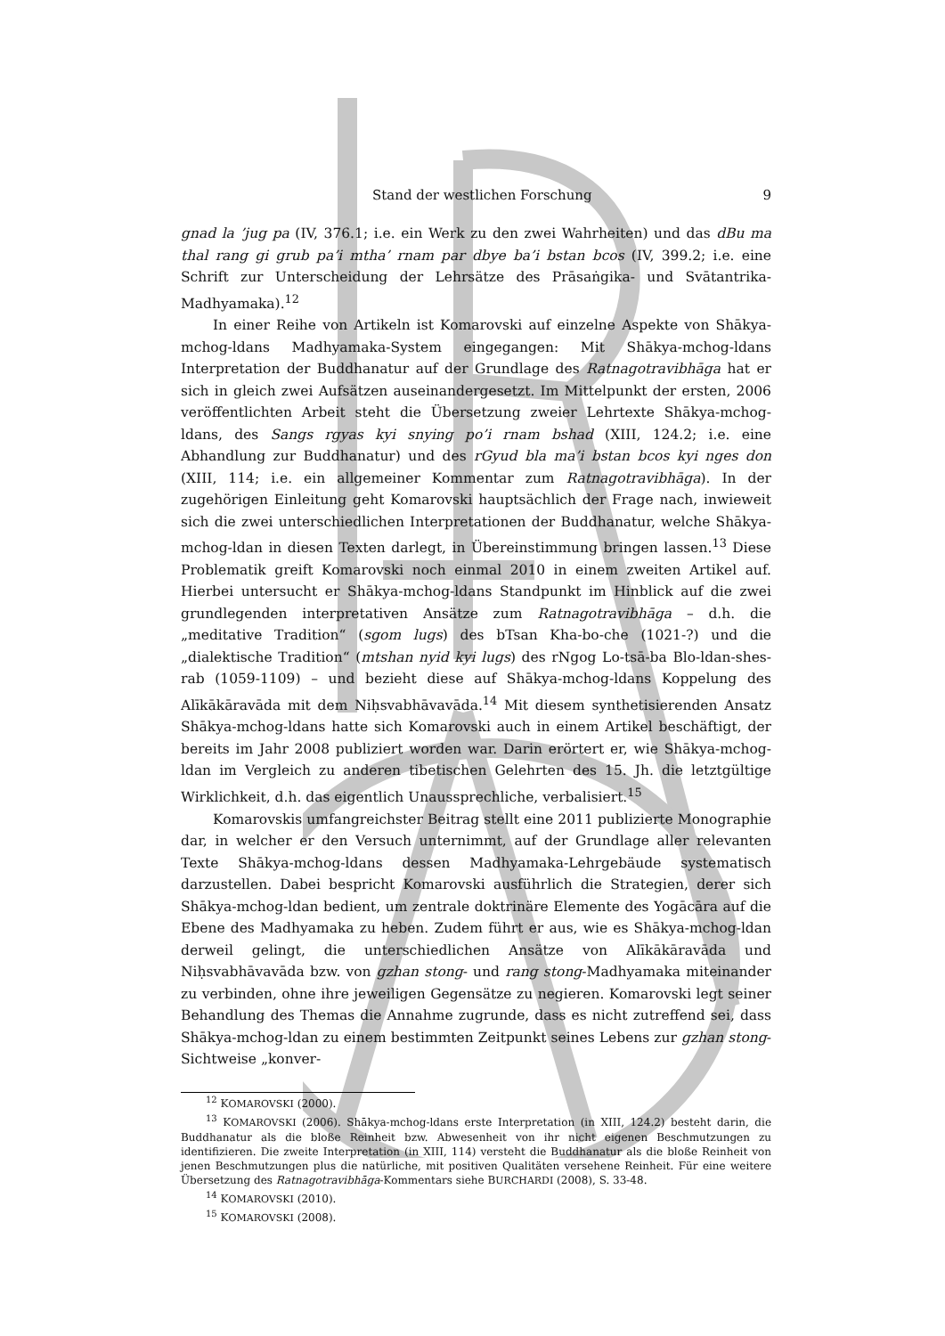Stand der westlichen Forschung 9
gnad la ’jug pa (IV, 376.1; i.e. ein Werk zu den zwei Wahrheiten) und das dBu ma thal rang gi grub pa’i mtha’ rnam par dbye ba’i bstan bcos (IV, 399.2; i.e. eine Schrift zur Unterscheidung der Lehrsätze des Prāsaṅgika- und Svātantrika-Madhyamaka).<sup>12</sup>
In einer Reihe von Artikeln ist Komarovski auf einzelne Aspekte von Shākya-mchog-ldans Madhyamaka-System eingegangen: Mit Shākya-mchog-ldans Interpretation der Buddhanatur auf der Grundlage des Ratnagotravibhāga hat er sich in gleich zwei Aufsätzen auseinandergesetzt. Im Mittelpunkt der ersten, 2006 veröffentlichten Arbeit steht die Übersetzung zweier Lehrtexte Shākya-mchog-ldans, des Sangs rgyas kyi snying po’i rnam bshad (XIII, 124.2; i.e. eine Abhandlung zur Buddhanatur) und des rGyud bla ma’i bstan bcos kyi nges don (XIII, 114; i.e. ein allgemeiner Kommentar zum Ratnagotravibhāga). In der zugehörigen Einleitung geht Komarovski hauptsächlich der Frage nach, inwieweit sich die zwei unterschiedlichen Interpretationen der Buddhanatur, welche Shākya-mchog-ldan in diesen Texten darlegt, in Übereinstimmung bringen lassen.<sup>13</sup> Diese Problematik greift Komarovski noch einmal 2010 in einem zweiten Artikel auf. Hierbei untersucht er Shākya-mchog-ldans Standpunkt im Hinblick auf die zwei grundlegenden interpretativen Ansätze zum Ratnagotravibhāga – d.h. die „meditative Tradition“ (sgom lugs) des bTsan Kha-bo-che (1021-?) und die „dialektische Tradition“ (mtshan nyid kyi lugs) des rNgog Lo-tsā-ba Blo-ldan-shes-rab (1059-1109) – und bezieht diese auf Shākya-mchog-ldans Koppelung des Alīkākāravāda mit dem Niḥsvabhāvavāda.<sup>14</sup> Mit diesem synthetisierenden Ansatz Shākya-mchog-ldans hatte sich Komarovski auch in einem Artikel beschäftigt, der bereits im Jahr 2008 publiziert worden war. Darin erörtert er, wie Shākya-mchog-ldan im Vergleich zu anderen tibetischen Gelehrten des 15. Jh. die letztgültige Wirklichkeit, d.h. das eigentlich Unaussprechliche, verbalisiert.<sup>15</sup>
Komarovskis umfangreichster Beitrag stellt eine 2011 publizierte Monographie dar, in welcher er den Versuch unternimmt, auf der Grundlage aller relevanten Texte Shākya-mchog-ldans dessen Madhyamaka-Lehrgebäude systematisch darzustellen. Dabei bespricht Komarovski ausführlich die Strategien, derer sich Shākya-mchog-ldan bedient, um zentrale doktrinäre Elemente des Yogācāra auf die Ebene des Madhyamaka zu heben. Zudem führt er aus, wie es Shākya-mchog-ldan derweil gelingt, die unterschiedlichen Ansätze von Alīkākāravāda und Niḥsvabhāvavāda bzw. von gzhan stong- und rang stong-Madhyamaka miteinander zu verbinden, ohne ihre jeweiligen Gegensätze zu negieren. Komarovski legt seiner Behandlung des Themas die Annahme zugrunde, dass es nicht zutreffend sei, dass Shākya-mchog-ldan zu einem bestimmten Zeitpunkt seines Lebens zur gzhan stong-Sichtweise „konver-
<sup>12</sup> KOMAROVSKI (2000).
<sup>13</sup> KOMAROVSKI (2006). Shākya-mchog-ldans erste Interpretation (in XIII, 124.2) besteht darin, die Buddhanatur als die bloße Reinheit bzw. Abwesenheit von ihr nicht eigenen Beschmutzungen zu identifizieren. Die zweite Interpretation (in XIII, 114) versteht die Buddhanatur als die bloße Reinheit von jenen Beschmutzungen plus die natürliche, mit positiven Qualitäten versehene Reinheit. Für eine weitere Übersetzung des Ratnagotravibhāga-Kommentars siehe BURCHARDI (2008), S. 33-48.
<sup>14</sup> KOMAROVSKI (2010).
<sup>15</sup> KOMAROVSKI (2008).